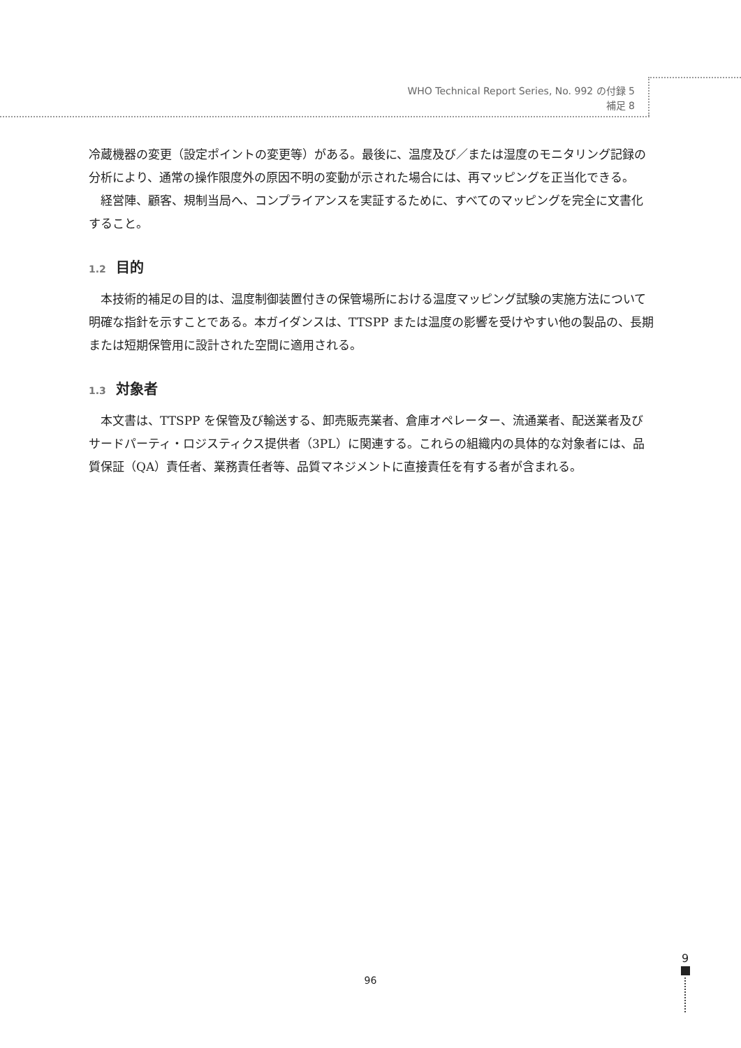WHO Technical Report Series, No. 992 の付録 5
補足 8
冷蔵機器の変更（設定ポイントの変更等）がある。最後に、温度及び／または湿度のモニタリング記録の分析により、通常の操作限度外の原因不明の変動が示された場合には、再マッピングを正当化できる。
経営陣、顧客、規制当局へ、コンプライアンスを実証するために、すべてのマッピングを完全に文書化すること。
1.2 目的
本技術的補足の目的は、温度制御装置付きの保管場所における温度マッピング試験の実施方法について明確な指針を示すことである。本ガイダンスは、TTSPP または温度の影響を受けやすい他の製品の、長期または短期保管用に設計された空間に適用される。
1.3 対象者
本文書は、TTSPP を保管及び輸送する、卸売販売業者、倉庫オペレーター、流通業者、配送業者及びサードパーティ・ロジスティクス提供者（3PL）に関連する。これらの組織内の具体的な対象者には、品質保証（QA）責任者、業務責任者等、品質マネジメントに直接責任を有する者が含まれる。
96
9